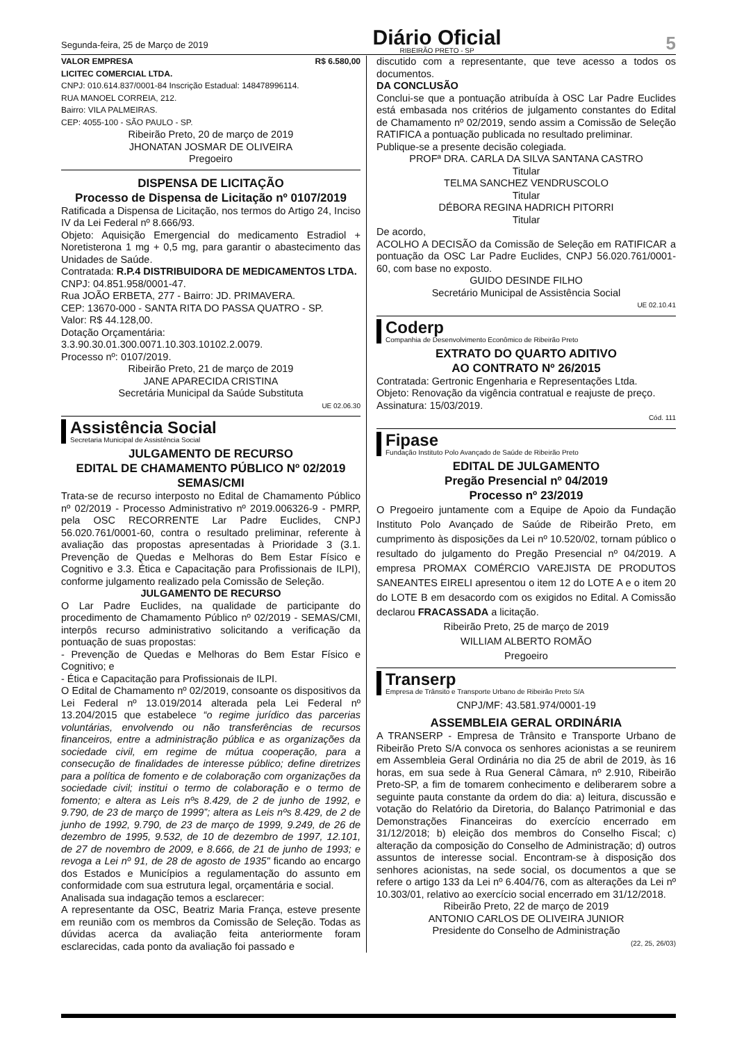Segunda-feira, 25 de Março de 2019 Diário Oficial
RIBEIRÃO PRETO - SP 5
VALOR EMPRESA R$ 6.580,00
LICITEC COMERCIAL LTDA.
CNPJ: 010.614.837/0001-84 Inscrição Estadual: 148478996114.
RUA MANOEL CORREIA, 212.
Bairro: VILA PALMEIRAS.
CEP: 4055-100 - SÃO PAULO - SP.
Ribeirão Preto, 20 de março de 2019
JHONATAN JOSMAR DE OLIVEIRA
Pregoeiro
DISPENSA DE LICITAÇÃO
Processo de Dispensa de Licitação nº 0107/2019
Ratificada a Dispensa de Licitação, nos termos do Artigo 24, Inciso IV da Lei Federal nº 8.666/93.
Objeto: Aquisição Emergencial do medicamento Estradiol + Noretisterona 1 mg + 0,5 mg, para garantir o abastecimento das Unidades de Saúde.
Contratada: R.P.4 DISTRIBUIDORA DE MEDICAMENTOS LTDA.
CNPJ: 04.851.958/0001-47.
Rua JOÃO ERBETA, 277 - Bairro: JD. PRIMAVERA.
CEP: 13670-000 - SANTA RITA DO PASSA QUATRO - SP.
Valor: R$ 44.128,00.
Dotação Orçamentária:
3.3.90.30.01.300.0071.10.303.10102.2.0079.
Processo nº: 0107/2019.
Ribeirão Preto, 21 de março de 2019
JANE APARECIDA CRISTINA
Secretária Municipal da Saúde Substituta
UE 02.06.30
Assistência Social
Secretaria Municipal de Assistência Social
JULGAMENTO DE RECURSO
EDITAL DE CHAMAMENTO PÚBLICO Nº 02/2019
SEMAS/CMI
Trata-se de recurso interposto no Edital de Chamamento Público nº 02/2019 - Processo Administrativo nº 2019.006326-9 - PMRP, pela OSC RECORRENTE Lar Padre Euclides, CNPJ 56.020.761/0001-60, contra o resultado preliminar, referente à avaliação das propostas apresentadas à Prioridade 3 (3.1. Prevenção de Quedas e Melhoras do Bem Estar Físico e Cognitivo e 3.3. Ética e Capacitação para Profissionais de ILPI), conforme julgamento realizado pela Comissão de Seleção.
JULGAMENTO DE RECURSO
O Lar Padre Euclides, na qualidade de participante do procedimento de Chamamento Público nº 02/2019 - SEMAS/CMI, interpôs recurso administrativo solicitando a verificação da pontuação de suas propostas:
- Prevenção de Quedas e Melhoras do Bem Estar Físico e Cognitivo; e
- Ética e Capacitação para Profissionais de ILPI.
O Edital de Chamamento nº 02/2019, consoante os dispositivos da Lei Federal nº 13.019/2014 alterada pela Lei Federal nº 13.204/2015 que estabelece “o regime jurídico das parcerias voluntárias, envolvendo ou não transferências de recursos financeiros, entre a administração pública e as organizações da sociedade civil, em regime de mútua cooperação, para a consecução de finalidades de interesse público; define diretrizes para a política de fomento e de colaboração com organizações da sociedade civil; institui o termo de colaboração e o termo de fomento; e altera as Leis nºs 8.429, de 2 de junho de 1992, e 9.790, de 23 de março de 1999”; altera as Leis nºs 8.429, de 2 de junho de 1992, 9.790, de 23 de março de 1999, 9.249, de 26 de dezembro de 1995, 9.532, de 10 de dezembro de 1997, 12.101, de 27 de novembro de 2009, e 8.666, de 21 de junho de 1993; e revoga a Lei nº 91, de 28 de agosto de 1935" ficando ao encargo dos Estados e Municípios a regulamentação do assunto em conformidade com sua estrutura legal, orçamentária e social.
Analisada sua indagação temos a esclarecer:
A representante da OSC, Beatriz Maria França, esteve presente em reunião com os membros da Comissão de Seleção. Todas as dúvidas acerca da avaliação feita anteriormente foram esclarecidas, cada ponto da avaliação foi passado e
discutido com a representante, que teve acesso a todos os documentos.
DA CONCLUSÃO
Conclui-se que a pontuação atribuída à OSC Lar Padre Euclides está embasada nos critérios de julgamento constantes do Edital de Chamamento nº 02/2019, sendo assim a Comissão de Seleção RATIFICA a pontuação publicada no resultado preliminar.
Publique-se a presente decisão colegiada.
PROFª DRA. CARLA DA SILVA SANTANA CASTRO
Titular
TELMA SANCHEZ VENDRUSCOLO
Titular
DÉBORA REGINA HADRICH PITORRI
Titular
De acordo,
ACOLHO A DECISÃO da Comissão de Seleção em RATIFICAR a pontuação da OSC Lar Padre Euclides, CNPJ 56.020.761/0001-60, com base no exposto.
GUIDO DESINDE FILHO
Secretário Municipal de Assistência Social
UE 02.10.41
Coderp
Companhia de Desenvolvimento Econômico de Ribeirão Preto
EXTRATO DO QUARTO ADITIVO
AO CONTRATO Nº 26/2015
Contratada: Gertronic Engenharia e Representações Ltda.
Objeto: Renovação da vigência contratual e reajuste de preço.
Assinatura: 15/03/2019.
Cód. 111
Fipase
Fundação Instituto Polo Avançado de Saúde de Ribeirão Preto
EDITAL DE JULGAMENTO
Pregão Presencial nº 04/2019
Processo nº 23/2019
O Pregoeiro juntamente com a Equipe de Apoio da Fundação Instituto Polo Avançado de Saúde de Ribeirão Preto, em cumprimento às disposições da Lei nº 10.520/02, tornam público o resultado do julgamento do Pregão Presencial nº 04/2019. A empresa PROMAX COMÉRCIO VAREJISTA DE PRODUTOS SANEANTES EIRELI apresentou o item 12 do LOTE A e o item 20 do LOTE B em desacordo com os exigidos no Edital. A Comissão declarou FRACASSADA a licitação.
Ribeirão Preto, 25 de março de 2019
WILLIAM ALBERTO ROMÃO
Pregoeiro
Transerp
Empresa de Trânsito e Transporte Urbano de Ribeirão Preto S/A
CNPJ/MF: 43.581.974/0001-19
ASSEMBLEIA GERAL ORDINÁRIA
A TRANSERP - Empresa de Trânsito e Transporte Urbano de Ribeirão Preto S/A convoca os senhores acionistas a se reunirem em Assembleia Geral Ordinária no dia 25 de abril de 2019, às 16 horas, em sua sede à Rua General Câmara, nº 2.910, Ribeirão Preto-SP, a fim de tomarem conhecimento e deliberarem sobre a seguinte pauta constante da ordem do dia: a) leitura, discussão e votação do Relatório da Diretoria, do Balanço Patrimonial e das Demonstrações Financeiras do exercício encerrado em 31/12/2018; b) eleição dos membros do Conselho Fiscal; c) alteração da composição do Conselho de Administração; d) outros assuntos de interesse social. Encontram-se à disposição dos senhores acionistas, na sede social, os documentos a que se refere o artigo 133 da Lei nº 6.404/76, com as alterações da Lei nº 10.303/01, relativo ao exercício social encerrado em 31/12/2018.
Ribeirão Preto, 22 de março de 2019
ANTONIO CARLOS DE OLIVEIRA JUNIOR
Presidente do Conselho de Administração
(22, 25, 26/03)